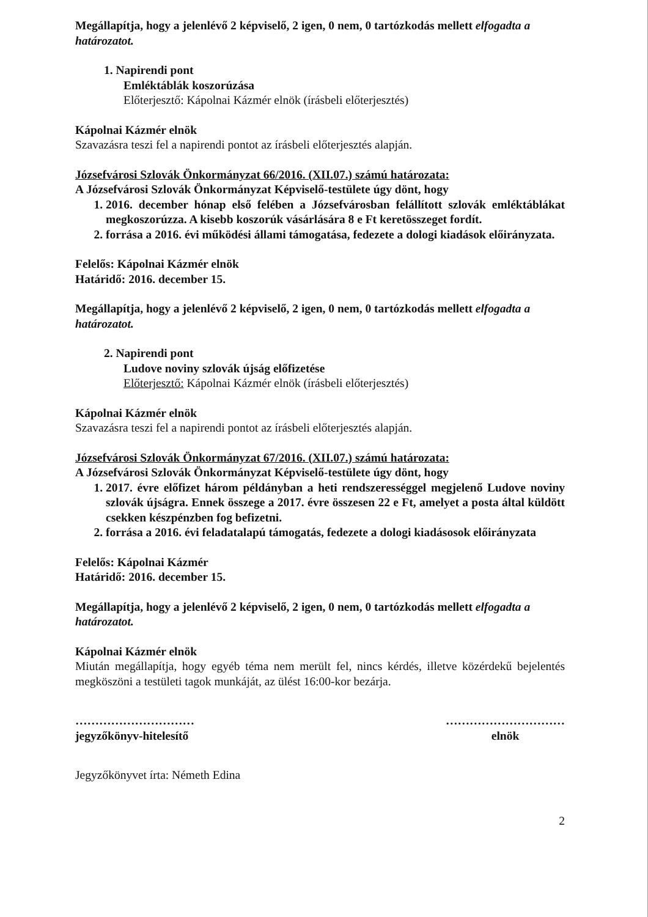Megállapítja, hogy a jelenlévő 2 képviselő, 2 igen, 0 nem, 0 tartózkodás mellett elfogadta a határozatot.
1. Napirendi pont
Emléktáblák koszorúzása
Előterjesztő: Kápolnai Kázmér elnök (írásbeli előterjesztés)
Kápolnai Kázmér elnök
Szavazásra teszi fel a napirendi pontot az írásbeli előterjesztés alapján.
Józsefvárosi Szlovák Önkormányzat 66/2016. (XII.07.) számú határozata:
A Józsefvárosi Szlovák Önkormányzat Képviselő-testülete úgy dönt, hogy
1. 2016. december hónap első felében a Józsefvárosban felállított szlovák emléktáblákat megkoszorúzza. A kisebb koszorúk vásárlására 8 e Ft keretösszeget fordít.
2. forrása a 2016. évi működési állami támogatása, fedezete a dologi kiadások előirányzata.
Felelős: Kápolnai Kázmér elnök
Határidő: 2016. december 15.
Megállapítja, hogy a jelenlévő 2 képviselő, 2 igen, 0 nem, 0 tartózkodás mellett elfogadta a határozatot.
2. Napirendi pont
Ludove noviny szlovák újság előfizetése
Előterjesztő: Kápolnai Kázmér elnök (írásbeli előterjesztés)
Kápolnai Kázmér elnök
Szavazásra teszi fel a napirendi pontot az írásbeli előterjesztés alapján.
Józsefvárosi Szlovák Önkormányzat 67/2016. (XII.07.) számú határozata:
A Józsefvárosi Szlovák Önkormányzat Képviselő-testülete úgy dönt, hogy
1. 2017. évre előfizet három példányban a heti rendszerességgel megjelenő Ludove noviny szlovák újságra. Ennek összege a 2017. évre összesen 22 e Ft, amelyet a posta által küldött csekken készpénzben fog befizetni.
2. forrása a 2016. évi feladatalapú támogatás, fedezete a dologi kiadásosok előirányzata
Felelős: Kápolnai Kázmér
Határidő: 2016. december 15.
Megállapítja, hogy a jelenlévő 2 képviselő, 2 igen, 0 nem, 0 tartózkodás mellett elfogadta a határozatot.
Kápolnai Kázmér elnök
Miután megállapítja, hogy egyéb téma nem merült fel, nincs kérdés, illetve közérdekű bejelentés megköszöni a testületi tagok munkáját, az ülést 16:00-kor bezárja.
…………………………
jegyzőkönyv-hitelesítő
…………………………
elnök
Jegyzőkönyvet írta: Németh Edina
2